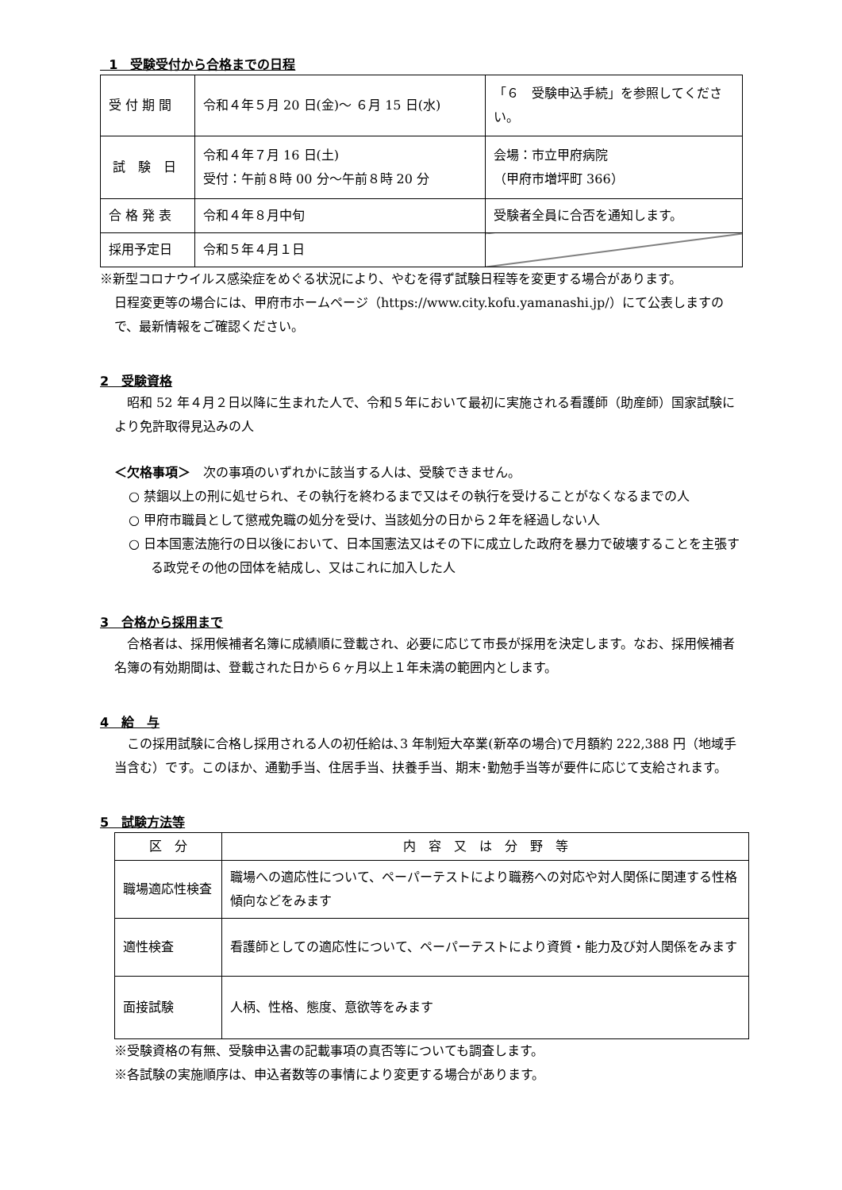1　受験受付から合格までの日程
| 受 付 期 間 | 令和４年５月 20 日(金)～ ６月 15 日(水) | 「６ 受験申込手続」を参照してください。 |
| 試 験 日 | 令和４年７月 16 日(土) 受付：午前８時 00 分～午前８時 20 分 | 会場：市立甲府病院 （甲府市増坪町 366） |
| 合 格 発 表 | 令和４年８月中旬 | 受験者全員に合否を通知します。 |
| 採用予定日 | 令和５年４月１日 | |
※新型コロナウイルス感染症をめぐる状況により、やむを得ず試験日程等を変更する場合があります。
日程変更等の場合には、甲府市ホームページ（https://www.city.kofu.yamanashi.jp/）にて公表しますので、最新情報をご確認ください。
2　受験資格
　昭和 52 年４月２日以降に生まれた人で、令和５年において最初に実施される看護師（助産師）国家試験により免許取得見込みの人
＜欠格事項＞　次の事項のいずれかに該当する人は、受験できません。
○ 禁錮以上の刑に処せられ、その執行を終わるまで又はその執行を受けることがなくなるまでの人
○ 甲府市職員として懲戒免職の処分を受け、当該処分の日から２年を経過しない人
○ 日本国憲法施行の日以後において、日本国憲法又はその下に成立した政府を暴力で破壊することを主張する政党その他の団体を結成し、又はこれに加入した人
3　合格から採用まで
　合格者は、採用候補者名簿に成績順に登載され、必要に応じて市長が採用を決定します。なお、採用候補者名簿の有効期間は、登載された日から６ヶ月以上１年未満の範囲内とします。
4　給　与
　この採用試験に合格し採用される人の初任給は､3 年制短大卒業(新卒の場合)で月額約 222,388 円（地域手当含む）です。このほか、通勤手当、住居手当、扶養手当、期末･勤勉手当等が要件に応じて支給されます。
5　試験方法等
| 区 分 | 内 容 又 は 分 野 等 |
| --- | --- |
| 職場適応性検査 | 職場への適応性について、ペーパーテストにより職務への対応や対人関係に関連する性格傾向などをみます |
| 適性検査 | 看護師としての適応性について、ペーパーテストにより資質・能力及び対人関係をみます |
| 面接試験 | 人柄、性格、態度、意欲等をみます |
※受験資格の有無、受験申込書の記載事項の真否等についても調査します。
※各試験の実施順序は、申込者数等の事情により変更する場合があります。